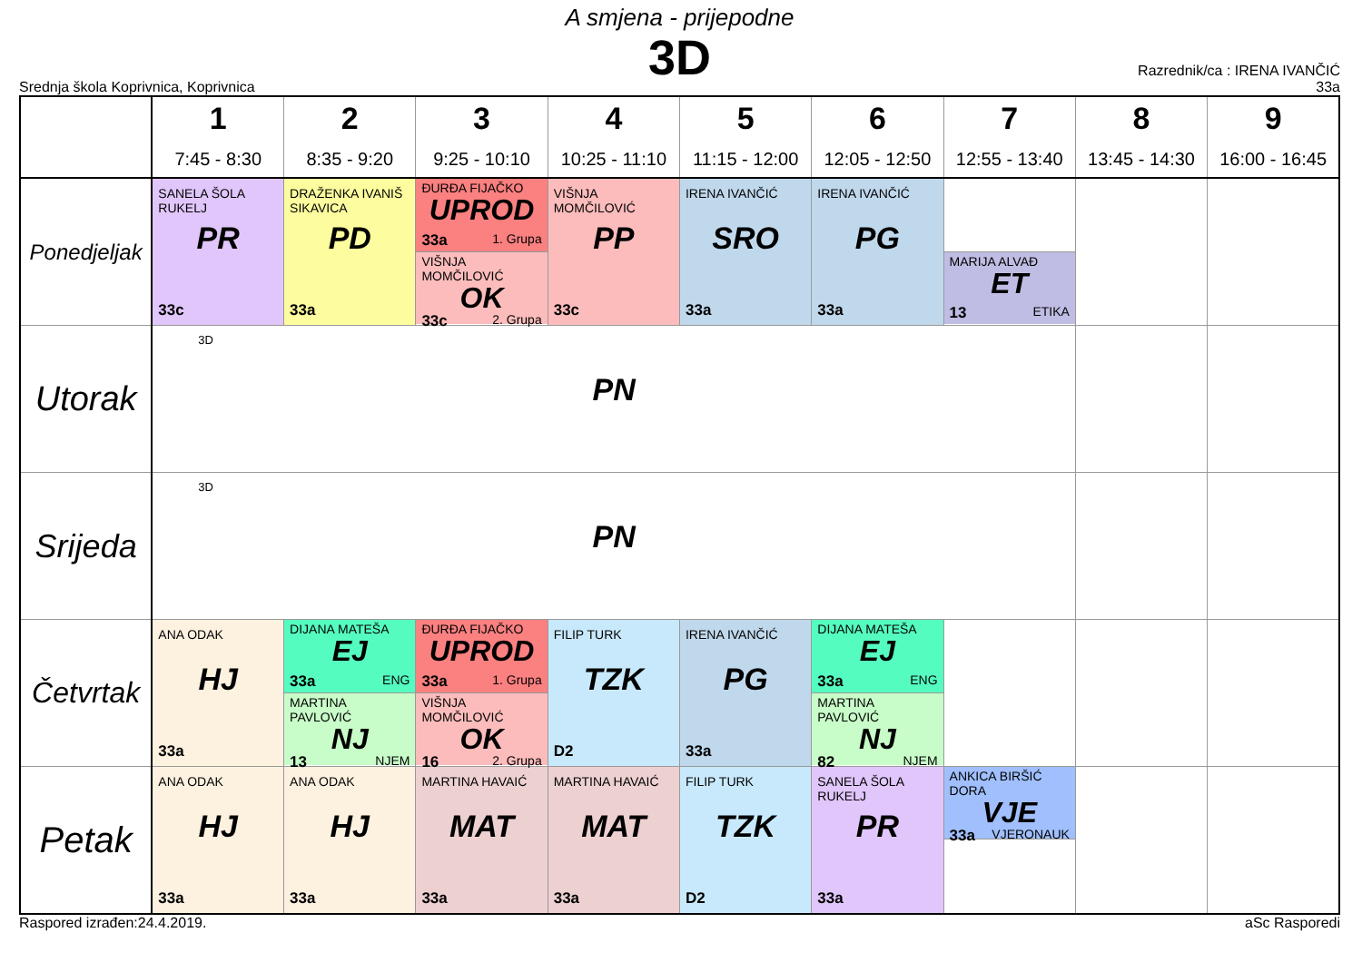A smjena - prijepodne
3D
Srednja škola Koprivnica, Koprivnica
Razrednik/ca : IRENA IVANČIĆ
33a
| | 1 7:45 - 8:30 | 2 8:35 - 9:20 | 3 9:25 - 10:10 | 4 10:25 - 11:10 | 5 11:15 - 12:00 | 6 12:05 - 12:50 | 7 12:55 - 13:40 | 8 13:45 - 14:30 | 9 16:00 - 16:45 |
| --- | --- | --- | --- | --- | --- | --- | --- | --- | --- |
| Ponedjeljak | SANELA ŠOLA RUKELJ PR 33c | DRAŽENKA IVANIŠ SIKAVICA PD 33a | ĐURĐA FIJAČKO UPROD 33a 1. Grupa VIŠNJA MOMČILOVIĆ OK 33c 2. Grupa | VIŠNJA MOMČILOVIĆ PP 33c | IRENA IVANČIĆ SRO 33a | IRENA IVANČIĆ PG 33a | MARIJA ALVAĐ ET 13 ETIKA | | |
| Utorak | 3D PN | | | | | | | | |
| Srijeda | 3D PN | | | | | | | | |
| Četvrtak | ANA ODAK HJ 33a | DIJANA MATEŠA EJ 33a ENG MARTINA PAVLOVIĆ NJ 13 NJEM | ĐURĐA FIJAČKO UPROD 33a 1. Grupa VIŠNJA MOMČILOVIĆ OK 16 2. Grupa | FILIP TURK TZK D2 | IRENA IVANČIĆ PG 33a | DIJANA MATEŠA EJ 33a ENG MARTINA PAVLOVIĆ NJ 82 NJEM | | | |
| Petak | ANA ODAK HJ 33a | ANA ODAK HJ 33a | MARTINA HAVAIĆ MAT 33a | MARTINA HAVAIĆ MAT 33a | FILIP TURK TZK D2 | SANELA ŠOLA RUKELJ PR 33a | ANKICA BIRŠIĆ DORA VJE 33a VJERONAUK | | |
Raspored izrađen:24.4.2019. aSc Rasporedi